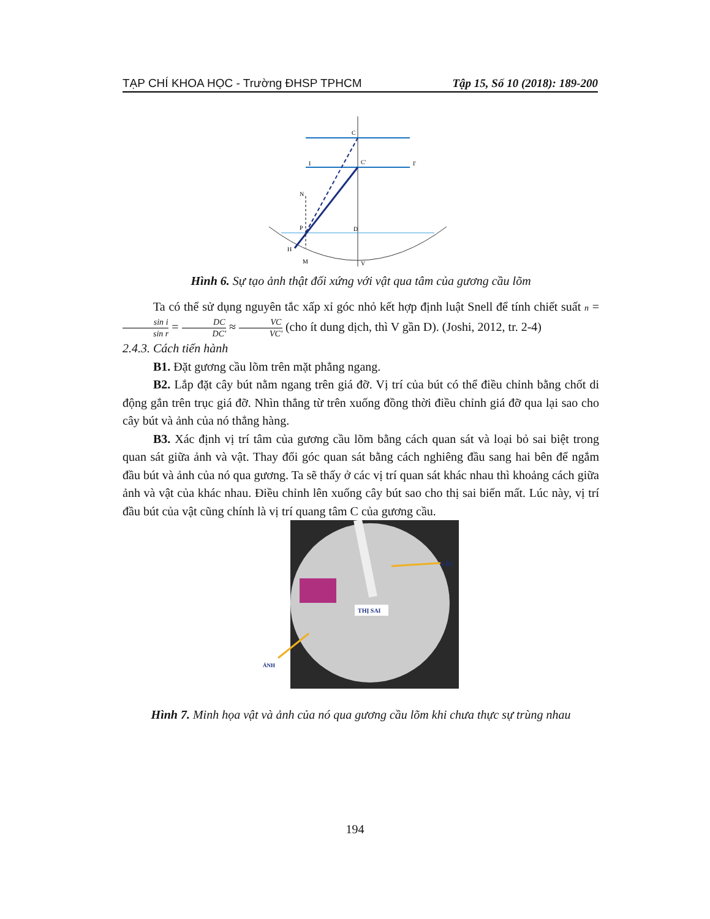TẠP CHÍ KHOA HỌC - Trường ĐHSP TPHCM Tập 15, Số 10 (2018): 189-200
C
C'
I
I'
N
P
D
V
H
M
Hình 6. Sự tạo ảnh thật đối xứng với vật qua tâm của gương cầu lõm
Ta có thể sử dụng nguyên tắc xấp xỉ góc nhỏ kết hợp định luật Snell để tính chiết suất n = sin i sin r = DC DC' ≈ VC VC' (cho ít dung dịch, thì V gần D). (Joshi, 2012, tr. 2-4)
2.4.3. Cách tiến hành
B1. Đặt gương cầu lõm trên mặt phẳng ngang.
B2. Lắp đặt cây bút nằm ngang trên giá đỡ. Vị trí của bút có thể điều chỉnh bằng chốt di động gắn trên trục giá đỡ. Nhìn thẳng từ trên xuống đồng thời điều chỉnh giá đỡ qua lại sao cho cây bút và ảnh của nó thẳng hàng.
B3. Xác định vị trí tâm của gương cầu lõm bằng cách quan sát và loại bỏ sai biệt trong quan sát giữa ảnh và vật. Thay đổi góc quan sát bằng cách nghiêng đầu sang hai bên để ngắm đầu bút và ảnh của nó qua gương. Ta sẽ thấy ở các vị trí quan sát khác nhau thì khoảng cách giữa ảnh và vật của khác nhau. Điều chỉnh lên xuống cây bút sao cho thị sai biến mất. Lúc này, vị trí đầu bút của vật cũng chính là vị trí quang tâm C của gương cầu.
VẬT
THỊ SAI
ẢNH
Hình 7. Minh họa vật và ảnh của nó qua gương cầu lõm khi chưa thực sự trùng nhau
194